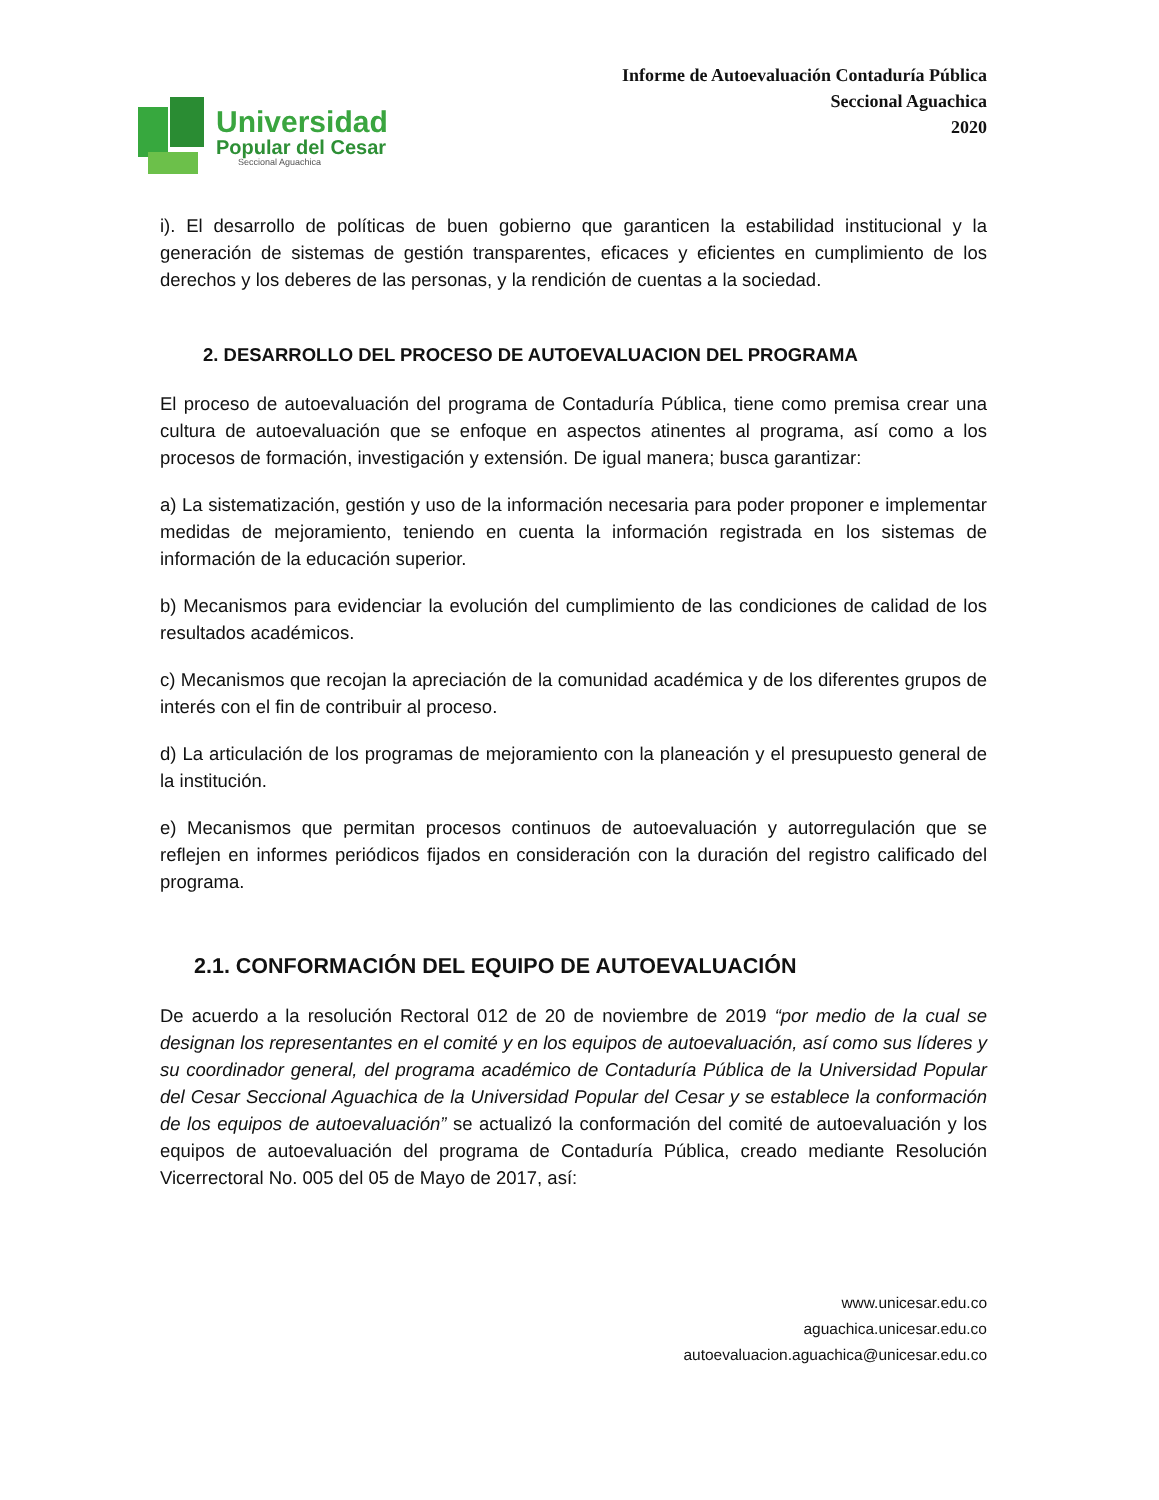Universidad
Popular del Cesar
Seccional Aguachica
Informe de Autoevaluación Contaduría Pública
Seccional Aguachica
2020
i). El desarrollo de políticas de buen gobierno que garanticen la estabilidad institucional y la generación de sistemas de gestión transparentes, eficaces y eficientes en cumplimiento de los derechos y los deberes de las personas, y la rendición de cuentas a la sociedad.
2. DESARROLLO DEL PROCESO DE AUTOEVALUACION DEL PROGRAMA
El proceso de autoevaluación del programa de Contaduría Pública, tiene como premisa crear una cultura de autoevaluación que se enfoque en aspectos atinentes al programa, así como a los procesos de formación, investigación y extensión. De igual manera; busca garantizar:
a) La sistematización, gestión y uso de la información necesaria para poder proponer e implementar medidas de mejoramiento, teniendo en cuenta la información registrada en los sistemas de información de la educación superior.
b) Mecanismos para evidenciar la evolución del cumplimiento de las condiciones de calidad de los resultados académicos.
c) Mecanismos que recojan la apreciación de la comunidad académica y de los diferentes grupos de interés con el fin de contribuir al proceso.
d) La articulación de los programas de mejoramiento con la planeación y el presupuesto general de la institución.
e) Mecanismos que permitan procesos continuos de autoevaluación y autorregulación que se reflejen en informes periódicos fijados en consideración con la duración del registro calificado del programa.
2.1. CONFORMACIÓN DEL EQUIPO DE AUTOEVALUACIÓN
De acuerdo a la resolución Rectoral 012 de 20 de noviembre de 2019 “por medio de la cual se designan los representantes en el comité y en los equipos de autoevaluación, así como sus líderes y su coordinador general, del programa académico de Contaduría Pública de la Universidad Popular del Cesar Seccional Aguachica de la Universidad Popular del Cesar y se establece la conformación de los equipos de autoevaluación” se actualizó la conformación del comité de autoevaluación y los equipos de autoevaluación del programa de Contaduría Pública, creado mediante Resolución Vicerrectoral No. 005 del 05 de Mayo de 2017, así:
www.unicesar.edu.co
aguachica.unicesar.edu.co
autoevaluacion.aguachica@unicesar.edu.co